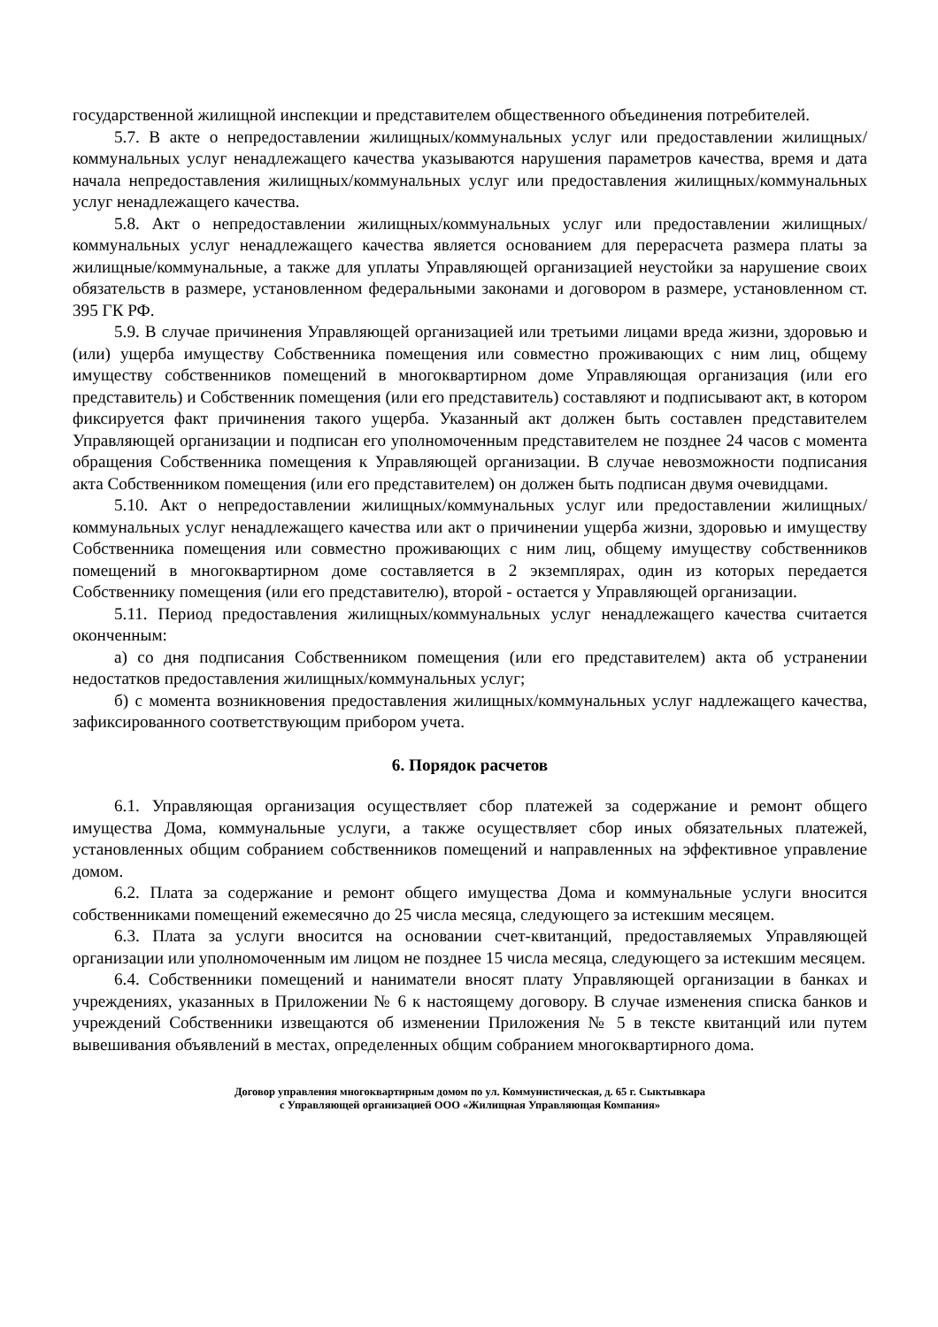государственной жилищной инспекции и представителем общественного объединения потребителей.
5.7. В акте о непредоставлении жилищных/коммунальных услуг или предоставлении жилищных/коммунальных услуг ненадлежащего качества указываются нарушения параметров качества, время и дата начала непредоставления жилищных/коммунальных услуг или предоставления жилищных/коммунальных услуг ненадлежащего качества.
5.8. Акт о непредоставлении жилищных/коммунальных услуг или предоставлении жилищных/коммунальных услуг ненадлежащего качества является основанием для перерасчета размера платы за жилищные/коммунальные, а также для уплаты Управляющей организацией неустойки за нарушение своих обязательств в размере, установленном федеральными законами и договором в размере, установленном ст. 395 ГК РФ.
5.9. В случае причинения Управляющей организацией или третьими лицами вреда жизни, здоровью и (или) ущерба имуществу Собственника помещения или совместно проживающих с ним лиц, общему имуществу собственников помещений в многоквартирном доме Управляющая организация (или его представитель) и Собственник помещения (или его представитель) составляют и подписывают акт, в котором фиксируется факт причинения такого ущерба. Указанный акт должен быть составлен представителем Управляющей организации и подписан его уполномоченным представителем не позднее 24 часов с момента обращения Собственника помещения к Управляющей организации. В случае невозможности подписания акта Собственником помещения (или его представителем) он должен быть подписан двумя очевидцами.
5.10. Акт о непредоставлении жилищных/коммунальных услуг или предоставлении жилищных/коммунальных услуг ненадлежащего качества или акт о причинении ущерба жизни, здоровью и имуществу Собственника помещения или совместно проживающих с ним лиц, общему имуществу собственников помещений в многоквартирном доме составляется в 2 экземплярах, один из которых передается Собственнику помещения (или его представителю), второй - остается у Управляющей организации.
5.11. Период предоставления жилищных/коммунальных услуг ненадлежащего качества считается оконченным:
а) со дня подписания Собственником помещения (или его представителем) акта об устранении недостатков предоставления жилищных/коммунальных услуг;
б) с момента возникновения предоставления жилищных/коммунальных услуг надлежащего качества, зафиксированного соответствующим прибором учета.
6. Порядок расчетов
6.1. Управляющая организация осуществляет сбор платежей за содержание и ремонт общего имущества Дома, коммунальные услуги, а также осуществляет сбор иных обязательных платежей, установленных общим собранием собственников помещений и направленных на эффективное управление домом.
6.2. Плата за содержание и ремонт общего имущества Дома и коммунальные услуги вносится собственниками помещений ежемесячно до 25 числа месяца, следующего за истекшим месяцем.
6.3. Плата за услуги вносится на основании счет-квитанций, предоставляемых Управляющей организации или уполномоченным им лицом не позднее 15 числа месяца, следующего за истекшим месяцем.
6.4. Собственники помещений и наниматели вносят плату Управляющей организации в банках и учреждениях, указанных в Приложении № 6 к настоящему договору. В случае изменения списка банков и учреждений Собственники извещаются об изменении Приложения № 5 в тексте квитанций или путем вывешивания объявлений в местах, определенных общим собранием многоквартирного дома.
Договор управления многоквартирным домом по ул. Коммунистическая, д. 65 г. Сыктывкара
с Управляющей организацией ООО «Жилищная Управляющая Компания»